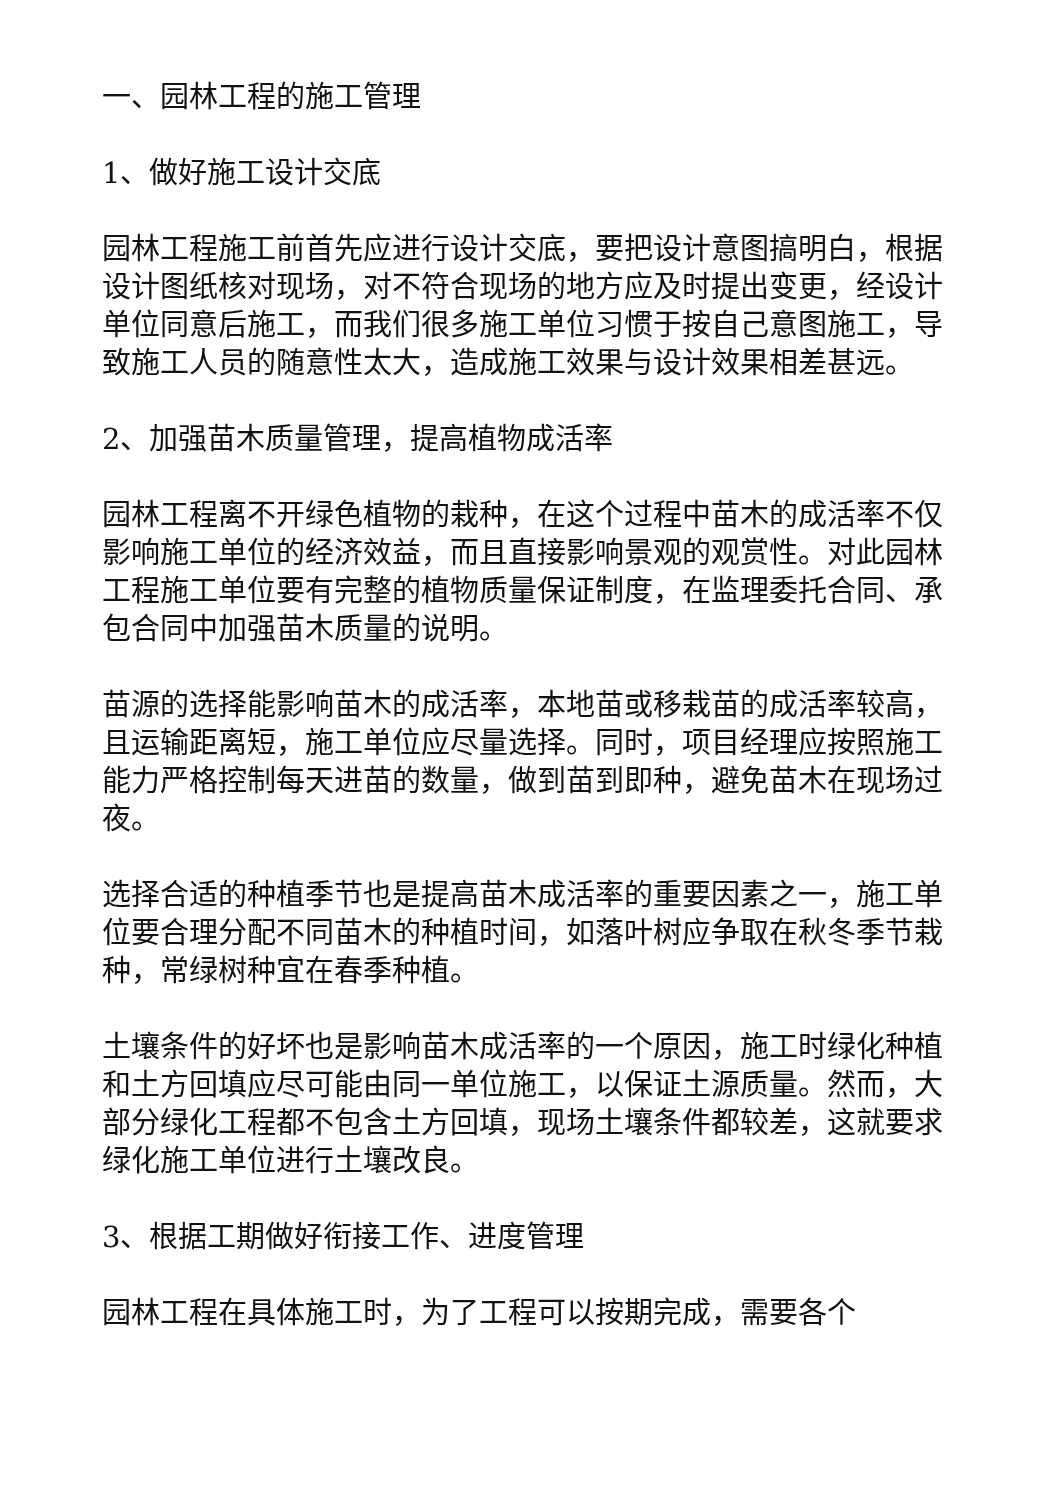一、园林工程的施工管理
1、做好施工设计交底
园林工程施工前首先应进行设计交底，要把设计意图搞明白，根据设计图纸核对现场，对不符合现场的地方应及时提出变更，经设计单位同意后施工，而我们很多施工单位习惯于按自己意图施工，导致施工人员的随意性太大，造成施工效果与设计效果相差甚远。
2、加强苗木质量管理，提高植物成活率
园林工程离不开绿色植物的栽种，在这个过程中苗木的成活率不仅影响施工单位的经济效益，而且直接影响景观的观赏性。对此园林工程施工单位要有完整的植物质量保证制度，在监理委托合同、承包合同中加强苗木质量的说明。
苗源的选择能影响苗木的成活率，本地苗或移栽苗的成活率较高，且运输距离短，施工单位应尽量选择。同时，项目经理应按照施工能力严格控制每天进苗的数量，做到苗到即种，避免苗木在现场过夜。
选择合适的种植季节也是提高苗木成活率的重要因素之一，施工单位要合理分配不同苗木的种植时间，如落叶树应争取在秋冬季节栽种，常绿树种宜在春季种植。
土壤条件的好坏也是影响苗木成活率的一个原因，施工时绿化种植和土方回填应尽可能由同一单位施工，以保证土源质量。然而，大部分绿化工程都不包含土方回填，现场土壤条件都较差，这就要求绿化施工单位进行土壤改良。
3、根据工期做好衔接工作、进度管理
园林工程在具体施工时，为了工程可以按期完成，需要各个